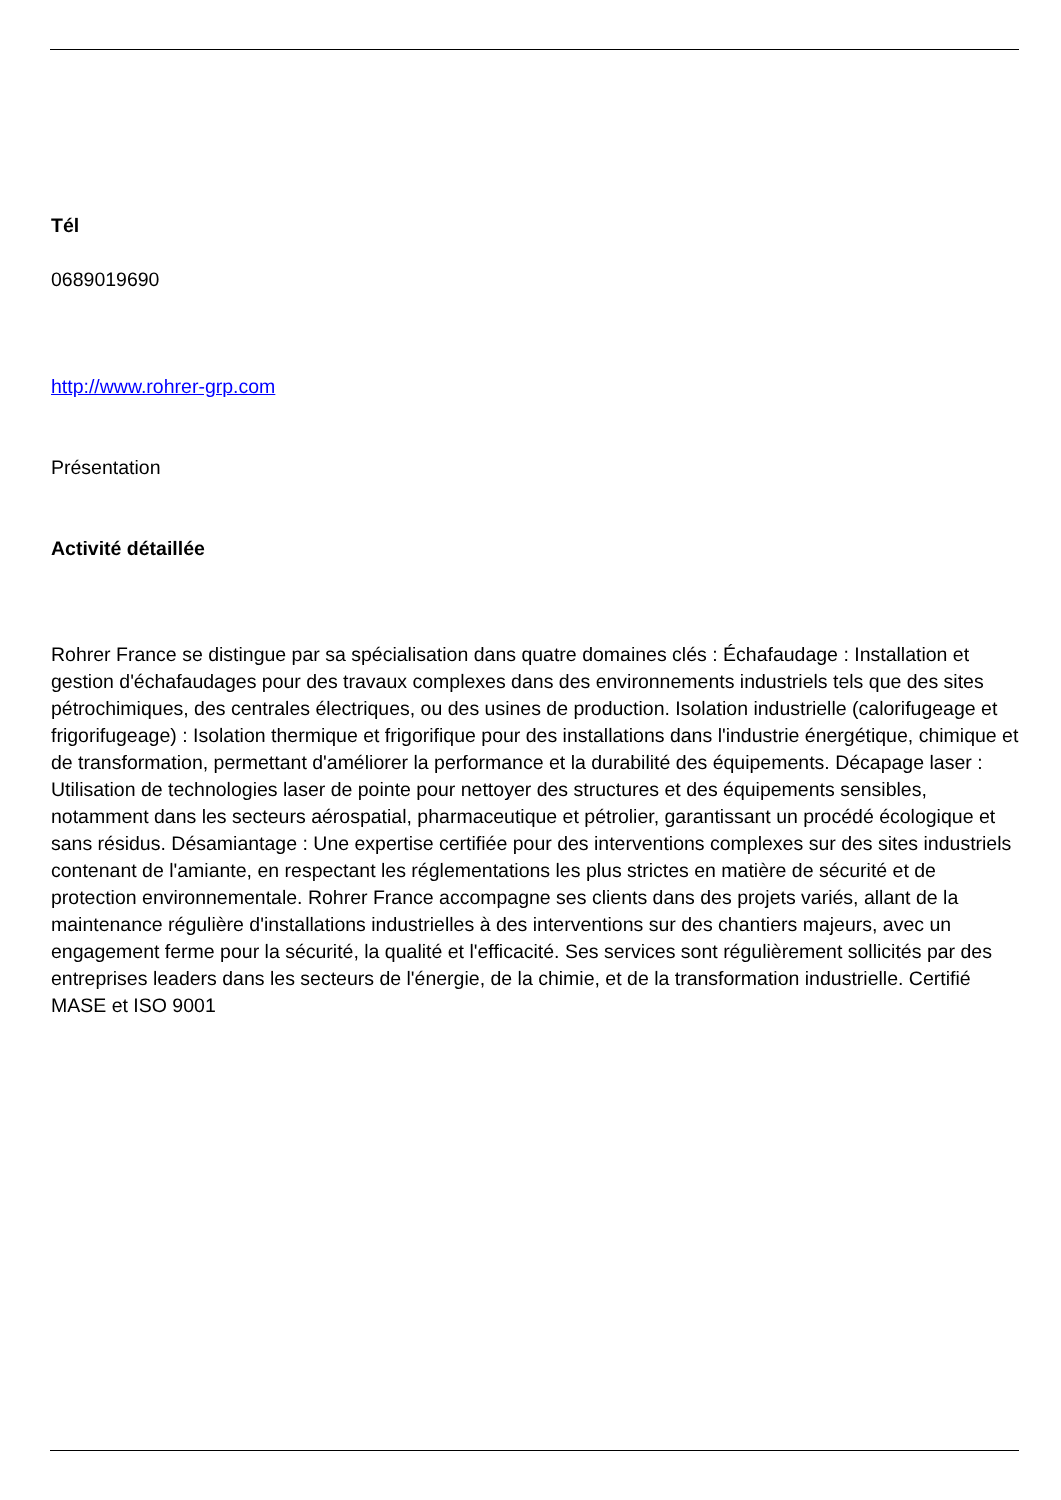Tél
0689019690
http://www.rohrer-grp.com
Présentation
Activité détaillée
Rohrer France se distingue par sa spécialisation dans quatre domaines clés : Échafaudage : Installation et gestion d'échafaudages pour des travaux complexes dans des environnements industriels tels que des sites pétrochimiques, des centrales électriques, ou des usines de production. Isolation industrielle (calorifugeage et frigorifugeage) : Isolation thermique et frigorifique pour des installations dans l'industrie énergétique, chimique et de transformation, permettant d'améliorer la performance et la durabilité des équipements. Décapage laser : Utilisation de technologies laser de pointe pour nettoyer des structures et des équipements sensibles, notamment dans les secteurs aérospatial, pharmaceutique et pétrolier, garantissant un procédé écologique et sans résidus. Désamiantage : Une expertise certifiée pour des interventions complexes sur des sites industriels contenant de l'amiante, en respectant les réglementations les plus strictes en matière de sécurité et de protection environnementale. Rohrer France accompagne ses clients dans des projets variés, allant de la maintenance régulière d'installations industrielles à des interventions sur des chantiers majeurs, avec un engagement ferme pour la sécurité, la qualité et l'efficacité. Ses services sont régulièrement sollicités par des entreprises leaders dans les secteurs de l'énergie, de la chimie, et de la transformation industrielle. Certifié MASE et ISO 9001